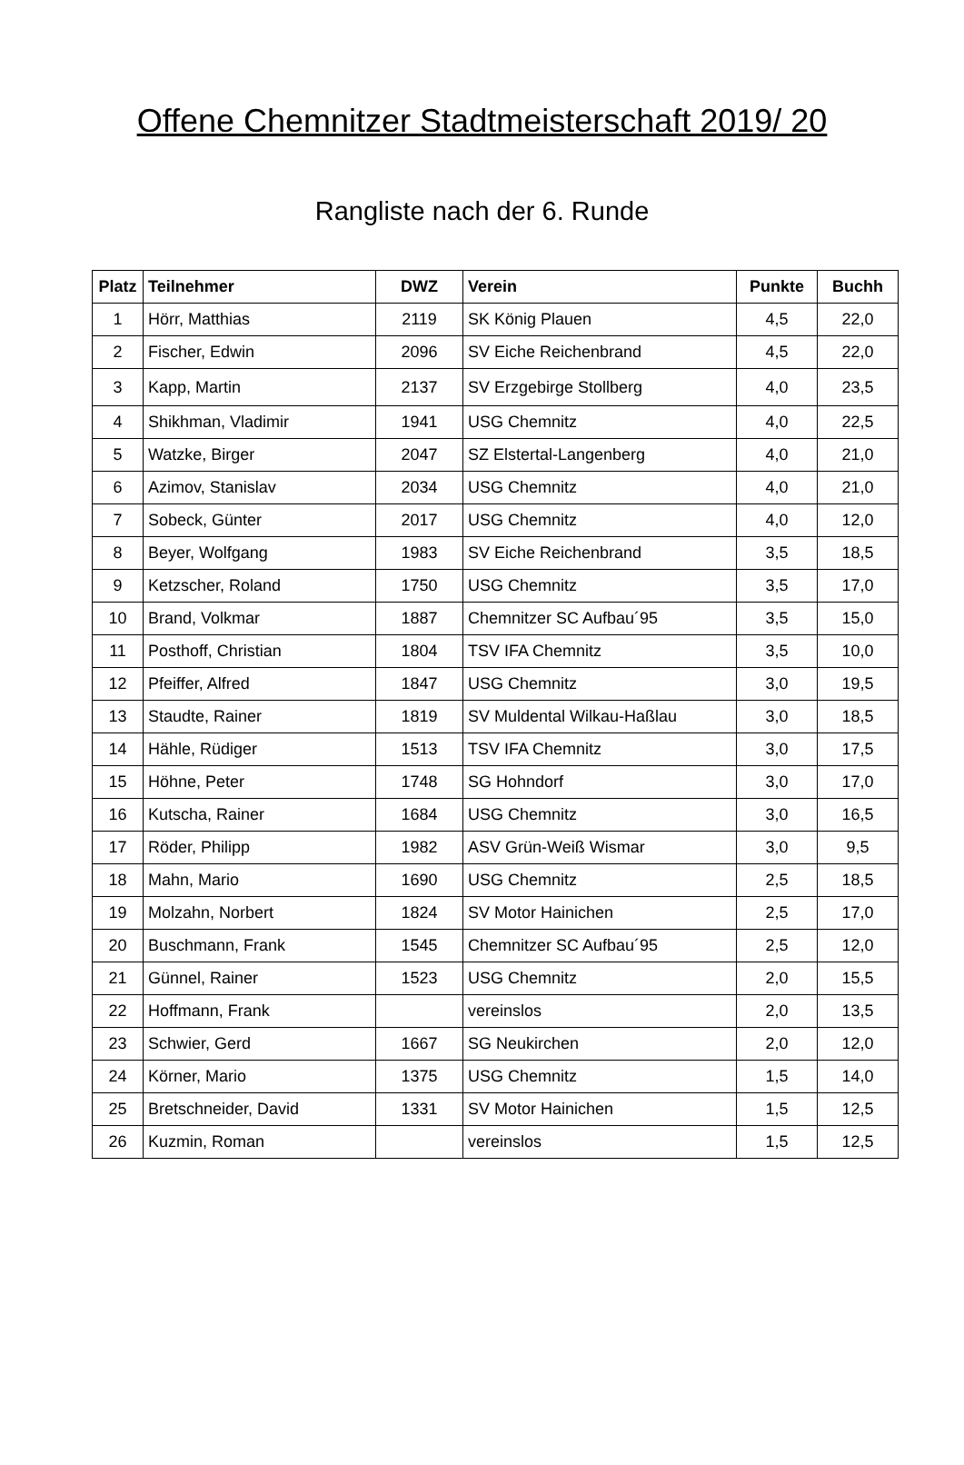Offene Chemnitzer Stadtmeisterschaft 2019/ 20
Rangliste nach der 6. Runde
| Platz | Teilnehmer | DWZ | Verein | Punkte | Buchh |
| --- | --- | --- | --- | --- | --- |
| 1 | Hörr, Matthias | 2119 | SK König Plauen | 4,5 | 22,0 |
| 2 | Fischer, Edwin | 2096 | SV Eiche Reichenbrand | 4,5 | 22,0 |
| 3 | Kapp, Martin | 2137 | SV Erzgebirge Stollberg | 4,0 | 23,5 |
| 4 | Shikhman, Vladimir | 1941 | USG Chemnitz | 4,0 | 22,5 |
| 5 | Watzke, Birger | 2047 | SZ Elstertal-Langenberg | 4,0 | 21,0 |
| 6 | Azimov, Stanislav | 2034 | USG Chemnitz | 4,0 | 21,0 |
| 7 | Sobeck, Günter | 2017 | USG Chemnitz | 4,0 | 12,0 |
| 8 | Beyer, Wolfgang | 1983 | SV Eiche Reichenbrand | 3,5 | 18,5 |
| 9 | Ketzscher, Roland | 1750 | USG Chemnitz | 3,5 | 17,0 |
| 10 | Brand, Volkmar | 1887 | Chemnitzer SC Aufbau´95 | 3,5 | 15,0 |
| 11 | Posthoff, Christian | 1804 | TSV IFA Chemnitz | 3,5 | 10,0 |
| 12 | Pfeiffer, Alfred | 1847 | USG Chemnitz | 3,0 | 19,5 |
| 13 | Staudte, Rainer | 1819 | SV Muldental Wilkau-Haßlau | 3,0 | 18,5 |
| 14 | Hähle, Rüdiger | 1513 | TSV IFA Chemnitz | 3,0 | 17,5 |
| 15 | Höhne, Peter | 1748 | SG Hohndorf | 3,0 | 17,0 |
| 16 | Kutscha, Rainer | 1684 | USG Chemnitz | 3,0 | 16,5 |
| 17 | Röder, Philipp | 1982 | ASV Grün-Weiß Wismar | 3,0 | 9,5 |
| 18 | Mahn, Mario | 1690 | USG Chemnitz | 2,5 | 18,5 |
| 19 | Molzahn, Norbert | 1824 | SV Motor Hainichen | 2,5 | 17,0 |
| 20 | Buschmann, Frank | 1545 | Chemnitzer SC Aufbau´95 | 2,5 | 12,0 |
| 21 | Günnel, Rainer | 1523 | USG Chemnitz | 2,0 | 15,5 |
| 22 | Hoffmann, Frank | | vereinslos | 2,0 | 13,5 |
| 23 | Schwier, Gerd | 1667 | SG Neukirchen | 2,0 | 12,0 |
| 24 | Körner, Mario | 1375 | USG Chemnitz | 1,5 | 14,0 |
| 25 | Bretschneider, David | 1331 | SV Motor Hainichen | 1,5 | 12,5 |
| 26 | Kuzmin, Roman | | vereinslos | 1,5 | 12,5 |